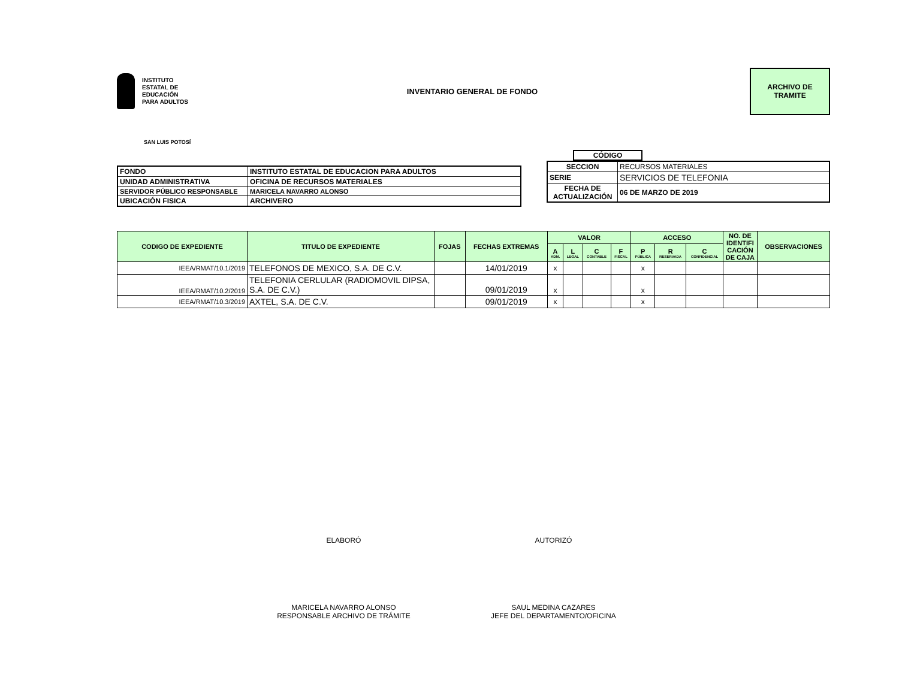INSTITUTO
ESTATAL DE
EDUCACIÓN
PARA ADULTOS
INVENTARIO GENERAL DE FONDO
ARCHIVO DE
TRAMITE
SAN LUIS POTOSÍ
| FONDO | INSTITUTO ESTATAL DE EDUCACION PARA ADULTOS |
| UNIDAD ADMINISTRATIVA | OFICINA DE RECURSOS MATERIALES |
| SERVIDOR PÚBLICO RESPONSABLE | MARICELA NAVARRO ALONSO |
| UBICACIÓN FISICA | ARCHIVERO |
CÓDIGO
| SECCION | RECURSOS MATERIALES |
| SERIE | SERVICIOS DE TELEFONIA |
| FECHA DE ACTUALIZACIÓN | 06 DE MARZO DE 2019 |
| CODIGO DE EXPEDIENTE | TITULO DE EXPEDIENTE | FOJAS | FECHAS EXTREMAS | VALOR | | | | ACCESO | | | NO. DE IDENTIFI CACIÓN DE CAJA | OBSERVACIONES |
| --- | --- | --- | --- | --- | --- | --- | --- | --- | --- | --- | --- | --- |
| | | | | A ADM. | L LEGAL | C CONTABLE | F FISCAL | P PÚBLICA | R RESERVADA | C CONFIDENCIAL | | |
| IEEA/RMAT/10.1/2019 | TELEFONOS DE MEXICO, S.A. DE C.V. | | 14/01/2019 | x | | | | x | | | | |
| IEEA/RMAT/10.2/2019 | TELEFONIA CERLULAR (RADIOMOVIL DIPSA, S.A. DE C.V.) | | 09/01/2019 | x | | | | x | | | | |
| IEEA/RMAT/10.3/2019 | AXTEL, S.A. DE C.V. | | 09/01/2019 | x | | | | x | | | | |
ELABORÓ
MARICELA NAVARRO ALONSO
RESPONSABLE ARCHIVO DE TRÁMITE
AUTORIZÓ
SAUL MEDINA CAZARES
JEFE DEL DEPARTAMENTO/OFICINA